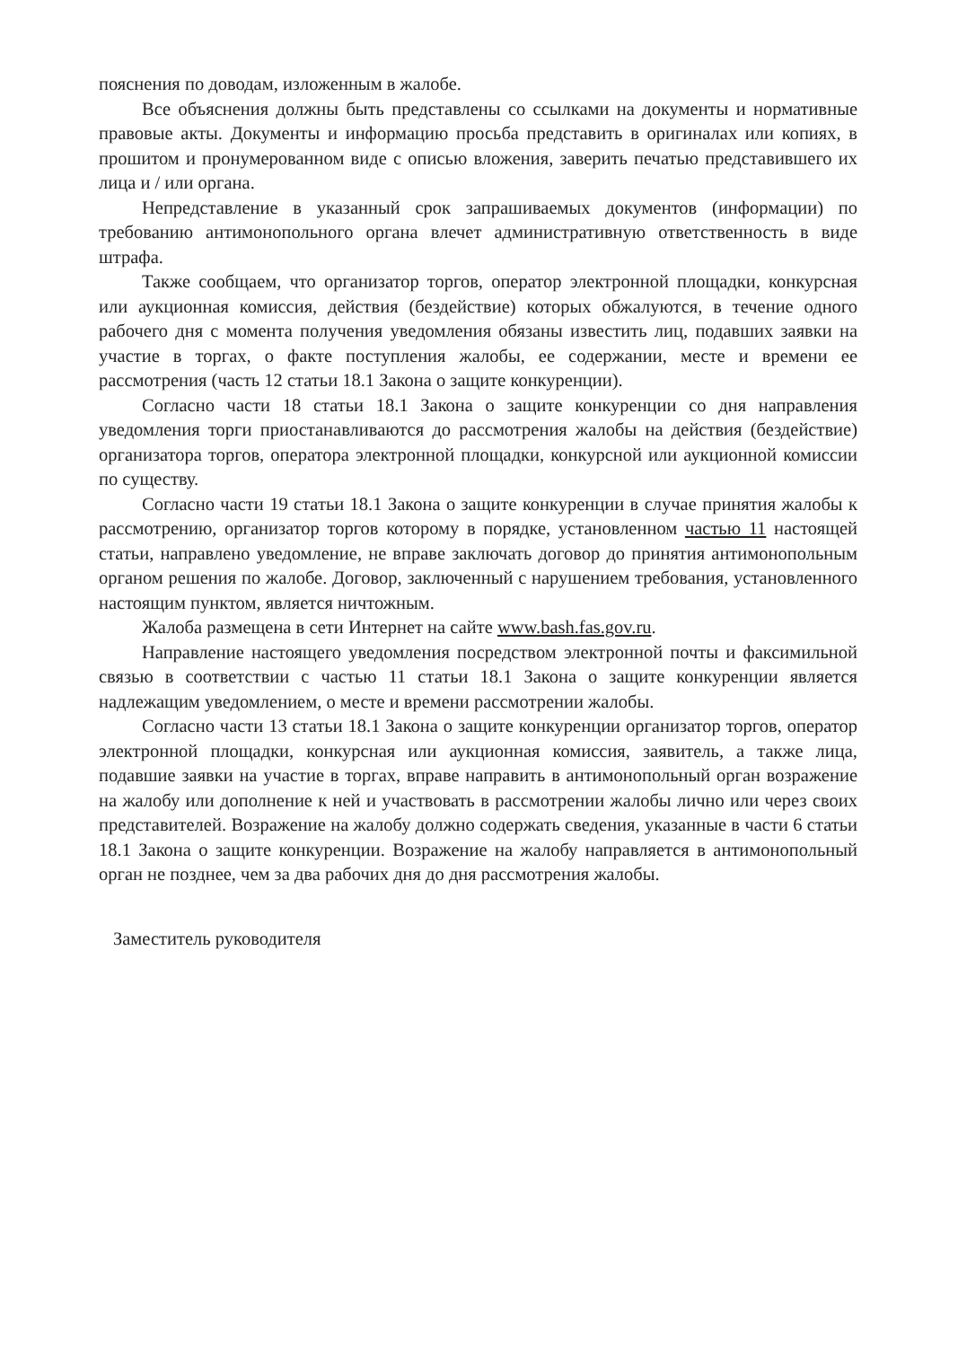пояснения по доводам, изложенным в жалобе.
Все объяснения должны быть представлены со ссылками на документы и нормативные правовые акты. Документы и информацию просьба представить в оригиналах или копиях, в прошитом и пронумерованном виде с описью вложения, заверить печатью представившего их лица и / или органа.
Непредставление в указанный срок запрашиваемых документов (информации) по требованию антимонопольного органа влечет административную ответственность в виде штрафа.
Также сообщаем, что организатор торгов, оператор электронной площадки, конкурсная или аукционная комиссия, действия (бездействие) которых обжалуются, в течение одного рабочего дня с момента получения уведомления обязаны известить лиц, подавших заявки на участие в торгах, о факте поступления жалобы, ее содержании, месте и времени ее рассмотрения (часть 12 статьи 18.1 Закона о защите конкуренции).
Согласно части 18 статьи 18.1 Закона о защите конкуренции со дня направления уведомления торги приостанавливаются до рассмотрения жалобы на действия (бездействие) организатора торгов, оператора электронной площадки, конкурсной или аукционной комиссии по существу.
Согласно части 19 статьи 18.1 Закона о защите конкуренции в случае принятия жалобы к рассмотрению, организатор торгов которому в порядке, установленном частью 11 настоящей статьи, направлено уведомление, не вправе заключать договор до принятия антимонопольным органом решения по жалобе. Договор, заключенный с нарушением требования, установленного настоящим пунктом, является ничтожным.
Жалоба размещена в сети Интернет на сайте www.bash.fas.gov.ru.
Направление настоящего уведомления посредством электронной почты и факсимильной связью в соответствии с частью 11 статьи 18.1 Закона о защите конкуренции является надлежащим уведомлением, о месте и времени рассмотрении жалобы.
Согласно части 13 статьи 18.1 Закона о защите конкуренции организатор торгов, оператор электронной площадки, конкурсная или аукционная комиссия, заявитель, а также лица, подавшие заявки на участие в торгах, вправе направить в антимонопольный орган возражение на жалобу или дополнение к ней и участвовать в рассмотрении жалобы лично или через своих представителей. Возражение на жалобу должно содержать сведения, указанные в части 6 статьи 18.1 Закона о защите конкуренции. Возражение на жалобу направляется в антимонопольный орган не позднее, чем за два рабочих дня до дня рассмотрения жалобы.
Заместитель руководителя